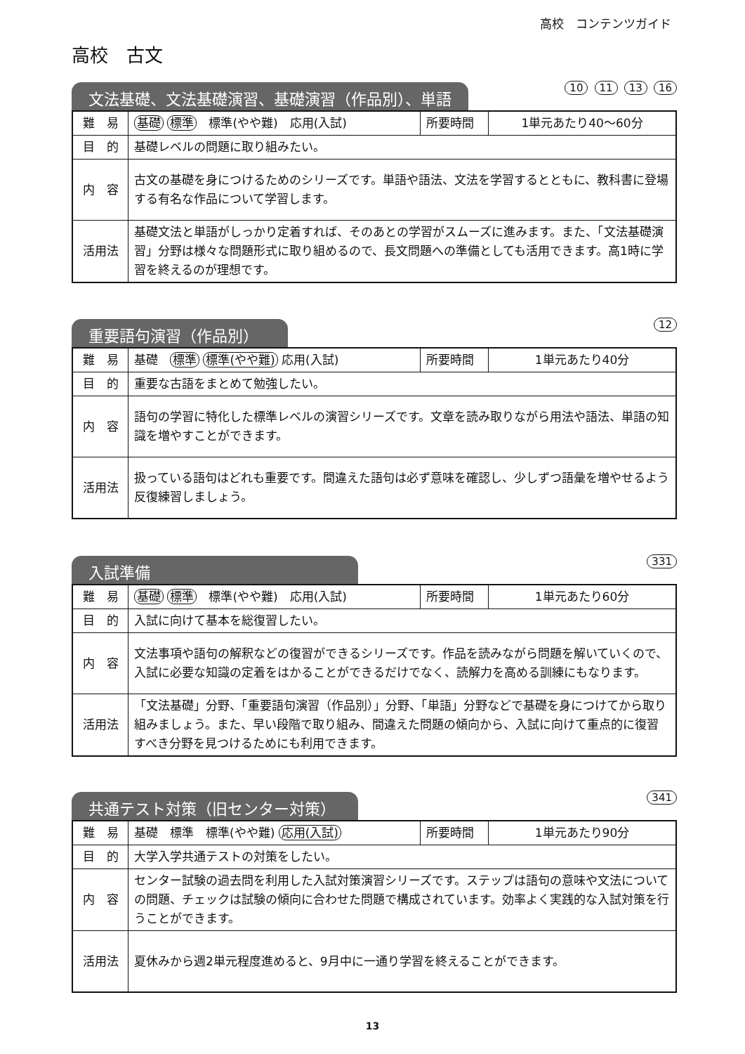高校　コンテンツガイド
高校　古文
文法基礎、文法基礎演習、基礎演習（作品別）、単語
10 11 13 16
| 難 易 | 基礎 標準 標準(やや難) 応用(入試) | 所要時間 | 1単元あたり40～60分 |
| 目 的 | 基礎レベルの問題に取り組みたい。 | | |
| 内 容 | 古文の基礎を身につけるためのシリーズです。単語や語法、文法を学習するとともに、教科書に登場する有名な作品について学習します。 | | |
| 活用法 | 基礎文法と単語がしっかり定着すれば、そのあとの学習がスムーズに進みます。また、「文法基礎演習」分野は様々な問題形式に取り組めるので、長文問題への準備としても活用できます。高1時に学習を終えるのが理想です。 | | |
重要語句演習（作品別）
12
| 難 易 | 基礎 標準 標準(やや難) 応用(入試) | 所要時間 | 1単元あたり40分 |
| 目 的 | 重要な古語をまとめて勉強したい。 | | |
| 内 容 | 語句の学習に特化した標準レベルの演習シリーズです。文章を読み取りながら用法や語法、単語の知識を増やすことができます。 | | |
| 活用法 | 扱っている語句はどれも重要です。間違えた語句は必ず意味を確認し、少しずつ語彙を増やせるよう反復練習しましょう。 | | |
入試準備
331
| 難 易 | 基礎 標準 標準(やや難) 応用(入試) | 所要時間 | 1単元あたり60分 |
| 目 的 | 入試に向けて基本を総復習したい。 | | |
| 内 容 | 文法事項や語句の解釈などの復習ができるシリーズです。作品を読みながら問題を解いていくので、入試に必要な知識の定着をはかることができるだけでなく、読解力を高める訓練にもなります。 | | |
| 活用法 | 「文法基礎」分野、「重要語句演習（作品別）」分野、「単語」分野などで基礎を身につけてから取り組みましょう。また、早い段階で取り組み、間違えた問題の傾向から、入試に向けて重点的に復習すべき分野を見つけるためにも利用できます。 | | |
共通テスト対策（旧センター対策）
341
| 難 易 | 基礎 標準 標準(やや難) 応用(入試) | 所要時間 | 1単元あたり90分 |
| 目 的 | 大学入学共通テストの対策をしたい。 | | |
| 内 容 | センター試験の過去問を利用した入試対策演習シリーズです。ステップは語句の意味や文法についての問題、チェックは試験の傾向に合わせた問題で構成されています。効率よく実践的な入試対策を行うことができます。 | | |
| 活用法 | 夏休みから週2単元程度進めると、9月中に一通り学習を終えることができます。 | | |
13